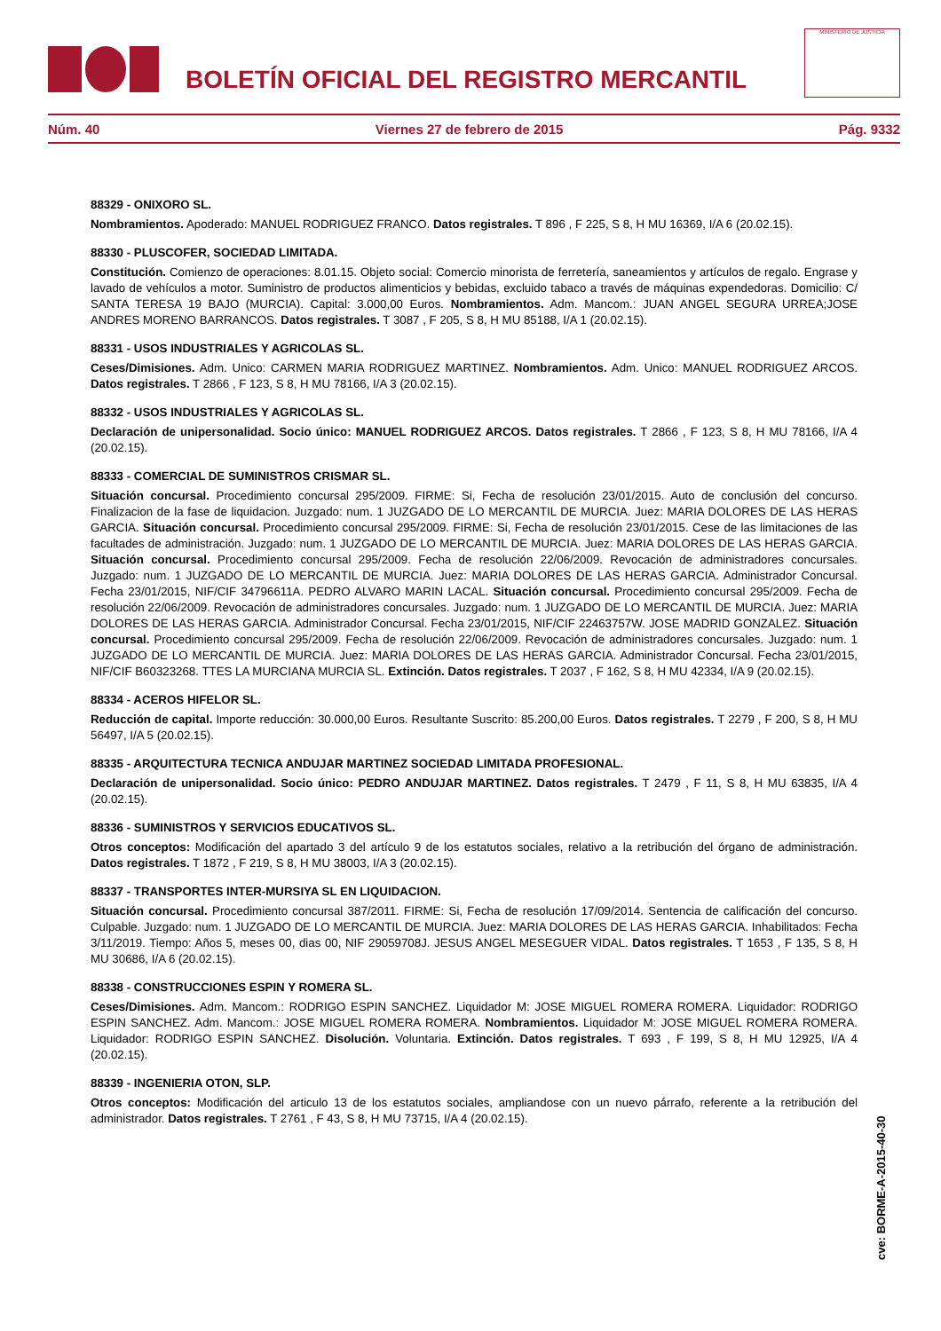BOLETÍN OFICIAL DEL REGISTRO MERCANTIL
MINISTERIO DE JUSTICIA
Núm. 40 Viernes 27 de febrero de 2015 Pág. 9332
88329 - ONIXORO SL.
Nombramientos. Apoderado: MANUEL RODRIGUEZ FRANCO. Datos registrales. T 896 , F 225, S 8, H MU 16369, I/A 6 (20.02.15).
88330 - PLUSCOFER, SOCIEDAD LIMITADA.
Constitución. Comienzo de operaciones: 8.01.15. Objeto social: Comercio minorista de ferretería, saneamientos y artículos de regalo. Engrase y lavado de vehículos a motor. Suministro de productos alimenticios y bebidas, excluido tabaco a través de máquinas expendedoras. Domicilio: C/ SANTA TERESA 19 BAJO (MURCIA). Capital: 3.000,00 Euros. Nombramientos. Adm. Mancom.: JUAN ANGEL SEGURA URREA;JOSE ANDRES MORENO BARRANCOS. Datos registrales. T 3087 , F 205, S 8, H MU 85188, I/A 1 (20.02.15).
88331 - USOS INDUSTRIALES Y AGRICOLAS SL.
Ceses/Dimisiones. Adm. Unico: CARMEN MARIA RODRIGUEZ MARTINEZ. Nombramientos. Adm. Unico: MANUEL RODRIGUEZ ARCOS. Datos registrales. T 2866 , F 123, S 8, H MU 78166, I/A 3 (20.02.15).
88332 - USOS INDUSTRIALES Y AGRICOLAS SL.
Declaración de unipersonalidad. Socio único: MANUEL RODRIGUEZ ARCOS. Datos registrales. T 2866 , F 123, S 8, H MU 78166, I/A 4 (20.02.15).
88333 - COMERCIAL DE SUMINISTROS CRISMAR SL.
Situación concursal. Procedimiento concursal 295/2009. FIRME: Si, Fecha de resolución 23/01/2015. Auto de conclusión del concurso. Finalizacion de la fase de liquidacion. Juzgado: num. 1 JUZGADO DE LO MERCANTIL DE MURCIA. Juez: MARIA DOLORES DE LAS HERAS GARCIA. Situación concursal. Procedimiento concursal 295/2009. FIRME: Si, Fecha de resolución 23/01/2015. Cese de las limitaciones de las facultades de administración. Juzgado: num. 1 JUZGADO DE LO MERCANTIL DE MURCIA. Juez: MARIA DOLORES DE LAS HERAS GARCIA. Situación concursal. Procedimiento concursal 295/2009. Fecha de resolución 22/06/2009. Revocación de administradores concursales. Juzgado: num. 1 JUZGADO DE LO MERCANTIL DE MURCIA. Juez: MARIA DOLORES DE LAS HERAS GARCIA. Administrador Concursal. Fecha 23/01/2015, NIF/CIF 34796611A. PEDRO ALVARO MARIN LACAL. Situación concursal. Procedimiento concursal 295/2009. Fecha de resolución 22/06/2009. Revocación de administradores concursales. Juzgado: num. 1 JUZGADO DE LO MERCANTIL DE MURCIA. Juez: MARIA DOLORES DE LAS HERAS GARCIA. Administrador Concursal. Fecha 23/01/2015, NIF/CIF 22463757W. JOSE MADRID GONZALEZ. Situación concursal. Procedimiento concursal 295/2009. Fecha de resolución 22/06/2009. Revocación de administradores concursales. Juzgado: num. 1 JUZGADO DE LO MERCANTIL DE MURCIA. Juez: MARIA DOLORES DE LAS HERAS GARCIA. Administrador Concursal. Fecha 23/01/2015, NIF/CIF B60323268. TTES LA MURCIANA MURCIA SL. Extinción. Datos registrales. T 2037 , F 162, S 8, H MU 42334, I/A 9 (20.02.15).
88334 - ACEROS HIFELOR SL.
Reducción de capital. Importe reducción: 30.000,00 Euros. Resultante Suscrito: 85.200,00 Euros. Datos registrales. T 2279 , F 200, S 8, H MU 56497, I/A 5 (20.02.15).
88335 - ARQUITECTURA TECNICA ANDUJAR MARTINEZ SOCIEDAD LIMITADA PROFESIONAL.
Declaración de unipersonalidad. Socio único: PEDRO ANDUJAR MARTINEZ. Datos registrales. T 2479 , F 11, S 8, H MU 63835, I/A 4 (20.02.15).
88336 - SUMINISTROS Y SERVICIOS EDUCATIVOS SL.
Otros conceptos: Modificación del apartado 3 del artículo 9 de los estatutos sociales, relativo a la retribución del órgano de administración. Datos registrales. T 1872 , F 219, S 8, H MU 38003, I/A 3 (20.02.15).
88337 - TRANSPORTES INTER-MURSIYA SL EN LIQUIDACION.
Situación concursal. Procedimiento concursal 387/2011. FIRME: Si, Fecha de resolución 17/09/2014. Sentencia de calificación del concurso. Culpable. Juzgado: num. 1 JUZGADO DE LO MERCANTIL DE MURCIA. Juez: MARIA DOLORES DE LAS HERAS GARCIA. Inhabilitados: Fecha 3/11/2019. Tiempo: Años 5, meses 00, dias 00, NIF 29059708J. JESUS ANGEL MESEGUER VIDAL. Datos registrales. T 1653 , F 135, S 8, H MU 30686, I/A 6 (20.02.15).
88338 - CONSTRUCCIONES ESPIN Y ROMERA SL.
Ceses/Dimisiones. Adm. Mancom.: RODRIGO ESPIN SANCHEZ. Liquidador M: JOSE MIGUEL ROMERA ROMERA. Liquidador: RODRIGO ESPIN SANCHEZ. Adm. Mancom.: JOSE MIGUEL ROMERA ROMERA. Nombramientos. Liquidador M: JOSE MIGUEL ROMERA ROMERA. Liquidador: RODRIGO ESPIN SANCHEZ. Disolución. Voluntaria. Extinción. Datos registrales. T 693 , F 199, S 8, H MU 12925, I/A 4 (20.02.15).
88339 - INGENIERIA OTON, SLP.
Otros conceptos: Modificación del articulo 13 de los estatutos sociales, ampliandose con un nuevo párrafo, referente a la retribución del administrador. Datos registrales. T 2761 , F 43, S 8, H MU 73715, I/A 4 (20.02.15).
cve: BORME-A-2015-40-30